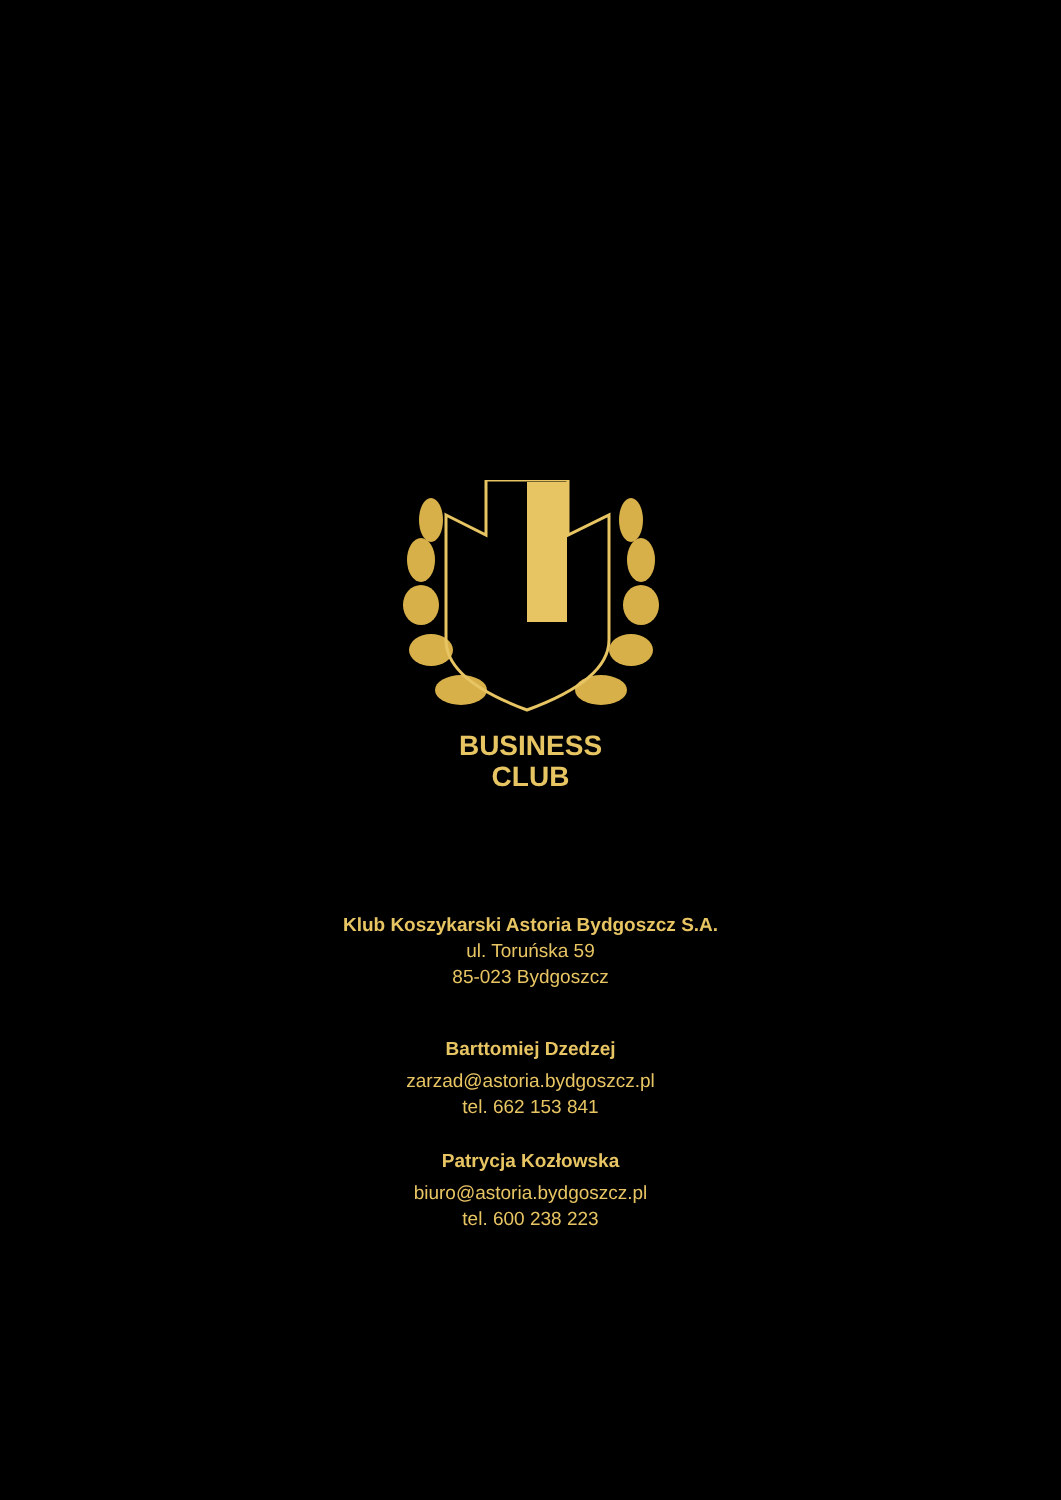BUSINESS
CLUB
Klub Koszykarski Astoria Bydgoszcz S.A.
ul. Toruńska 59
85-023 Bydgoszcz
Barttomiej Dzedzej
zarzad@astoria.bydgoszcz.pl
tel. 662 153 841
Patrycja Kozłowska
biuro@astoria.bydgoszcz.pl
tel. 600 238 223